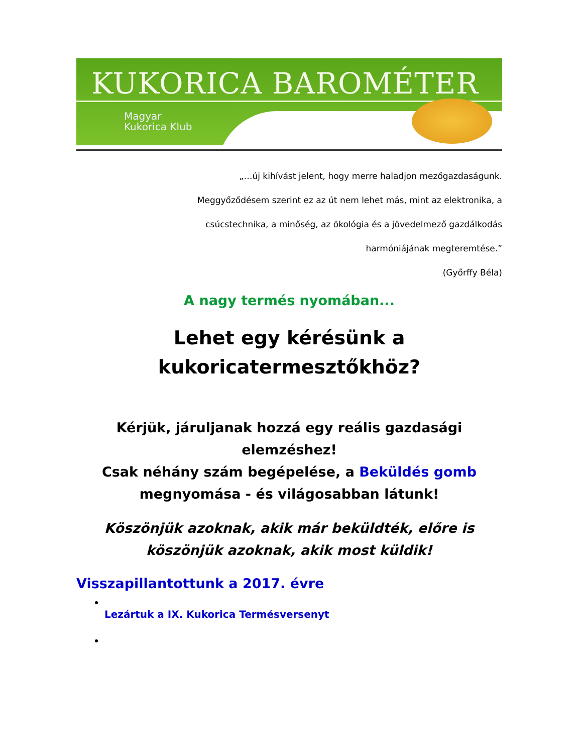KUKORICA BAROMÉTER
Magyar
Kukorica Klub
„…új kihívást jelent, hogy merre haladjon mezőgazdaságunk.
Meggyőződésem szerint ez az út nem lehet más, mint az elektronika, a
csúcstechnika, a minőség, az ökológia és a jövedelmező gazdálkodás
harmóniájának megteremtése.”
(Győrffy Béla)
A nagy termés nyomában...
Lehet egy kérésünk a
kukoricatermesztőkhöz?
Kérjük, járuljanak hozzá egy reális gazdasági
elemzéshez!
Csak néhány szám begépelése, a Beküldés gomb
megnyomása - és világosabban látunk!
Köszönjük azoknak, akik már beküldték, előre is
köszönjük azoknak, akik most küldik!
Visszapillantottunk a 2017. évre
Lezártuk a IX. Kukorica Termésversenyt